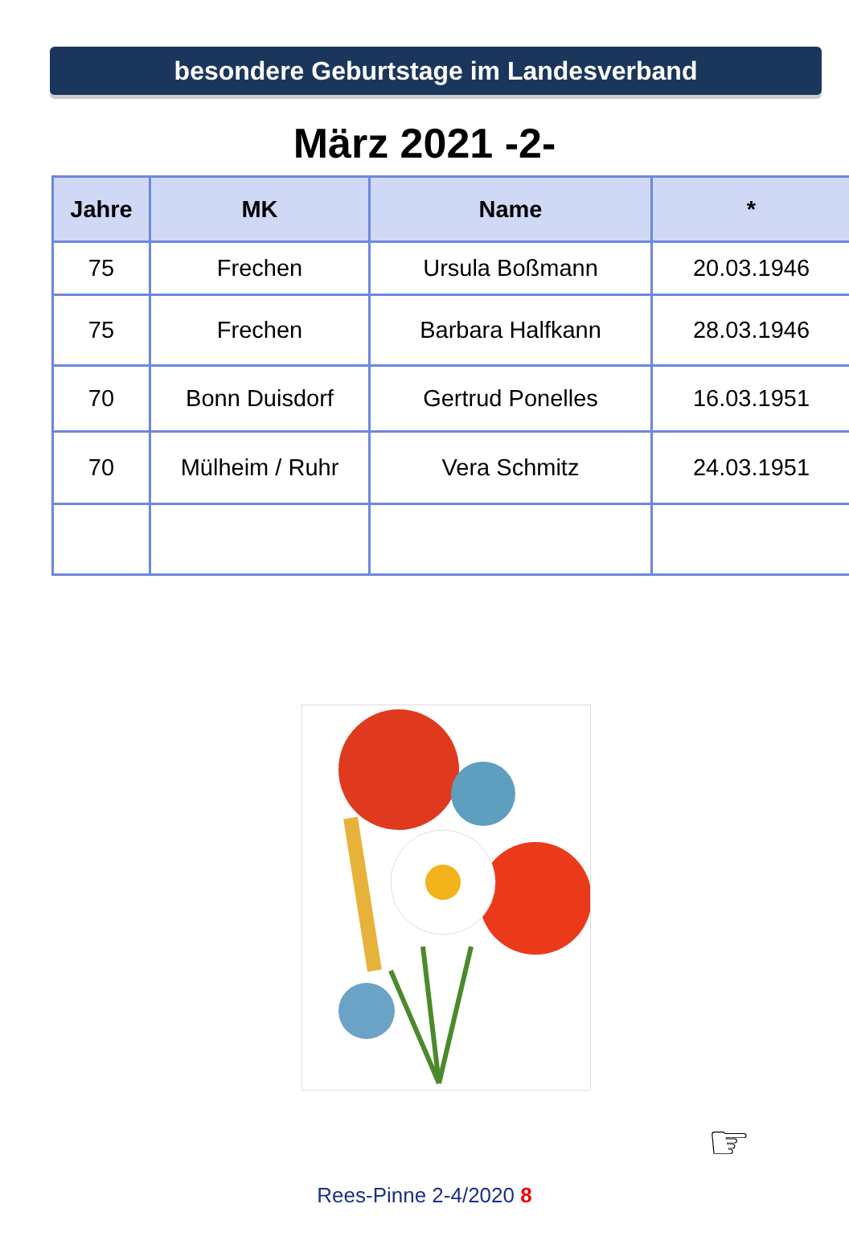besondere Geburtstage im Landesverband
März 2021 -2-
| Jahre | MK | Name | * |
| --- | --- | --- | --- |
| 75 | Frechen | Ursula Boßmann | 20.03.1946 |
| 75 | Frechen | Barbara Halfkann | 28.03.1946 |
| 70 | Bonn Duisdorf | Gertrud Ponelles | 16.03.1951 |
| 70 | Mülheim / Ruhr | Vera Schmitz | 24.03.1951 |
☞
Rees-Pinne 2-4/2020 8